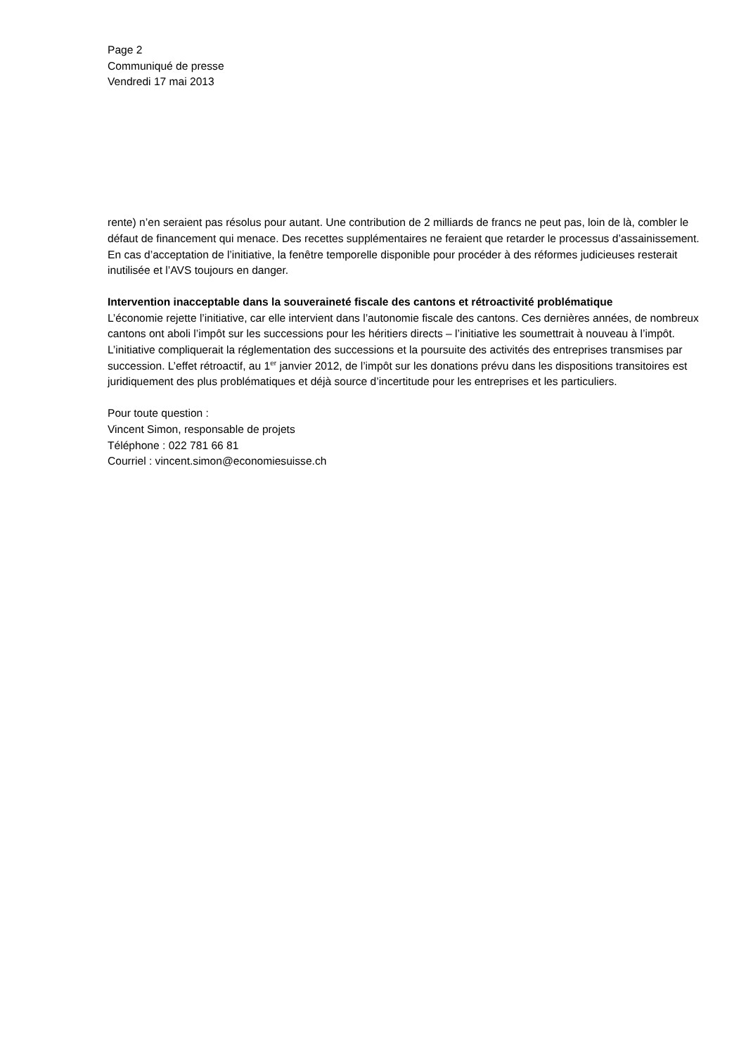Page 2
Communiqué de presse
Vendredi 17 mai 2013
rente) n’en seraient pas résolus pour autant. Une contribution de 2 milliards de francs ne peut pas, loin de là, combler le défaut de financement qui menace. Des recettes supplémentaires ne feraient que retarder le processus d’assainissement. En cas d’acceptation de l’initiative, la fenêtre temporelle disponible pour procéder à des réformes judicieuses resterait inutilisée et l’AVS toujours en danger.
Intervention inacceptable dans la souveraineté fiscale des cantons et rétroactivité problématique
L’économie rejette l’initiative, car elle intervient dans l’autonomie fiscale des cantons. Ces dernières années, de nombreux cantons ont aboli l’impôt sur les successions pour les héritiers directs – l’initiative les soumettrait à nouveau à l’impôt. L’initiative compliquerait la réglementation des successions et la poursuite des activités des entreprises transmises par succession. L’effet rétroactif, au 1<sup>er</sup> janvier 2012, de l’impôt sur les donations prévu dans les dispositions transitoires est juridiquement des plus problématiques et déjà source d’incertitude pour les entreprises et les particuliers.
Pour toute question :
Vincent Simon, responsable de projets
Téléphone : 022 781 66 81
Courriel : vincent.simon@economiesuisse.ch